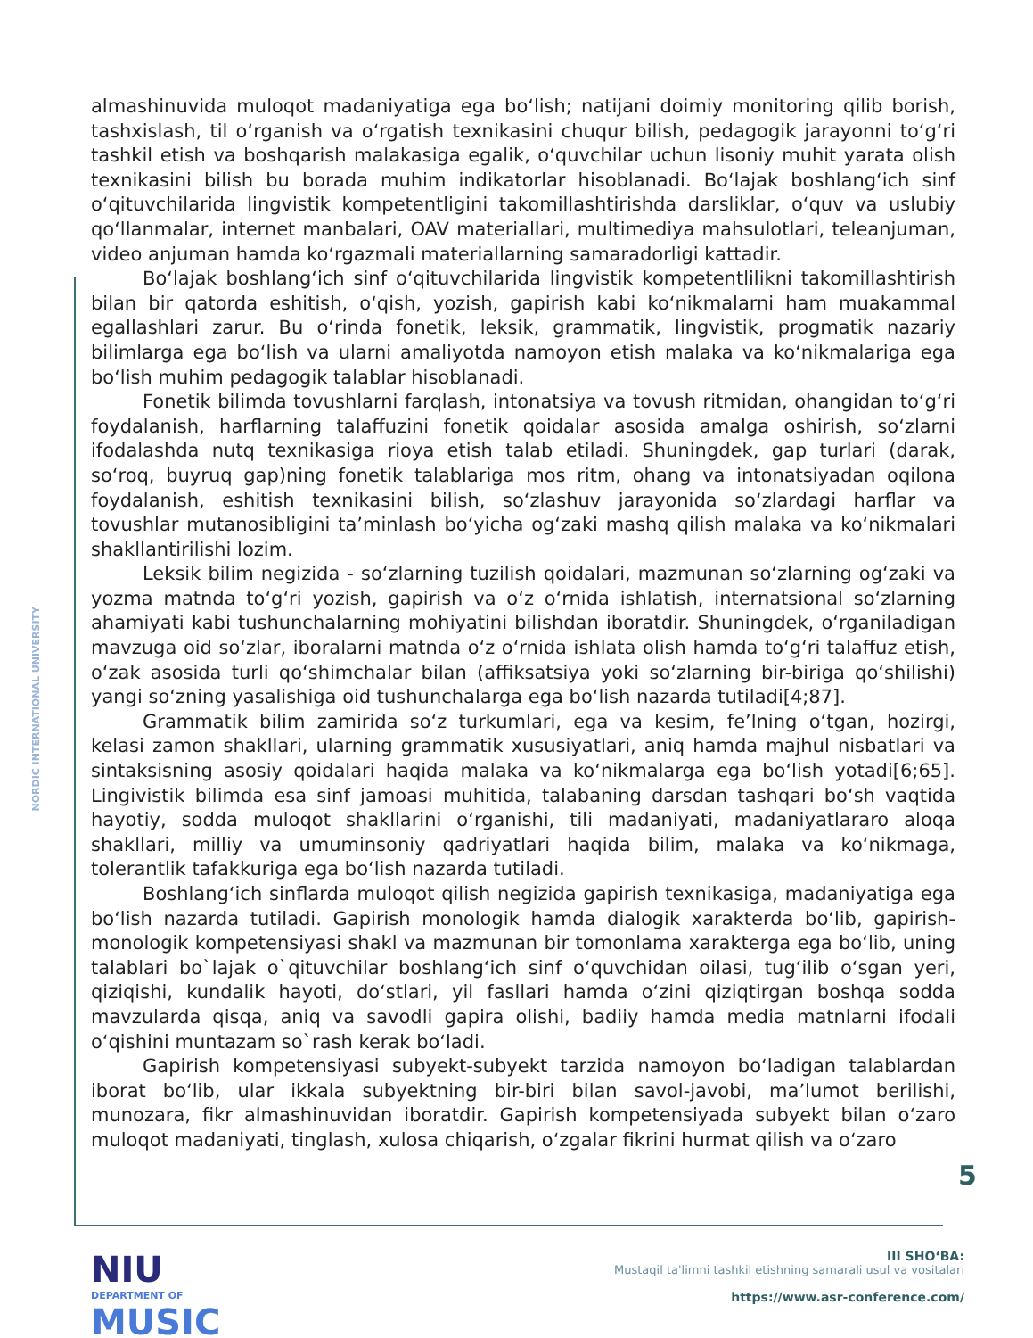NORDIC INTERNATIONAL UNIVERSITY
almashinuvida muloqot madaniyatiga ega boʻlish; natijani doimiy monitoring qilib borish, tashxislash, til oʻrganish va oʻrgatish texnikasini chuqur bilish, pedagogik jarayonni toʻgʻri tashkil etish va boshqarish malakasiga egalik, oʻquvchilar uchun lisoniy muhit yarata olish texnikasini bilish bu borada muhim indikatorlar hisoblanadi. Boʻlajak boshlangʻich sinf oʻqituvchilarida lingvistik kompetentligini takomillashtirishda darsliklar, oʻquv va uslubiy qoʻllanmalar, internet manbalari, OAV materiallari, multimediya mahsulotlari, teleanjuman, video anjuman hamda koʻrgazmali materiallarning samaradorligi kattadir.
Boʻlajak boshlangʻich sinf oʻqituvchilarida lingvistik kompetentlilikni takomillashtirish bilan bir qatorda eshitish, oʻqish, yozish, gapirish kabi koʻnikmalarni ham muakammal egallashlari zarur. Bu oʻrinda fonetik, leksik, grammatik, lingvistik, progmatik nazariy bilimlarga ega boʻlish va ularni amaliyotda namoyon etish malaka va koʻnikmalariga ega boʻlish muhim pedagogik talablar hisoblanadi.
Fonetik bilimda tovushlarni farqlash, intonatsiya va tovush ritmidan, ohangidan toʻgʻri foydalanish, harflarning talaffuzini fonetik qoidalar asosida amalga oshirish, soʻzlarni ifodalashda nutq texnikasiga rioya etish talab etiladi. Shuningdek, gap turlari (darak, soʻroq, buyruq gap)ning fonetik talablariga mos ritm, ohang va intonatsiyadan oqilona foydalanish, eshitish texnikasini bilish, soʻzlashuv jarayonida soʻzlardagi harflar va tovushlar mutanosibligini taʼminlash boʻyicha ogʻzaki mashq qilish malaka va koʻnikmalari shakllantirilishi lozim.
Leksik bilim negizida - soʻzlarning tuzilish qoidalari, mazmunan soʻzlarning ogʻzaki va yozma matnda toʻgʻri yozish, gapirish va oʻz oʻrnida ishlatish, internatsional soʻzlarning ahamiyati kabi tushunchalarning mohiyatini bilishdan iboratdir. Shuningdek, oʻrganiladigan mavzuga oid soʻzlar, iboralarni matnda oʻz oʻrnida ishlata olish hamda toʻgʻri talaffuz etish, oʻzak asosida turli qoʻshimchalar bilan (affiksatsiya yoki soʻzlarning bir-biriga qoʻshilishi) yangi soʻzning yasalishiga oid tushunchalarga ega boʻlish nazarda tutiladi[4;87].
Grammatik bilim zamirida soʻz turkumlari, ega va kesim, feʼlning oʻtgan, hozirgi, kelasi zamon shakllari, ularning grammatik xususiyatlari, aniq hamda majhul nisbatlari va sintaksisning asosiy qoidalari haqida malaka va koʻnikmalarga ega boʻlish yotadi[6;65]. Lingivistik bilimda esa sinf jamoasi muhitida, talabaning darsdan tashqari boʻsh vaqtida hayotiy, sodda muloqot shakllarini oʻrganishi, tili madaniyati, madaniyatlararo aloqa shakllari, milliy va umuminsoniy qadriyatlari haqida bilim, malaka va koʻnikmaga, tolerantlik tafakkuriga ega boʻlish nazarda tutiladi.
Boshlangʻich sinflarda muloqot qilish negizida gapirish texnikasiga, madaniyatiga ega boʻlish nazarda tutiladi. Gapirish monologik hamda dialogik xarakterda boʻlib, gapirish-monologik kompetensiyasi shakl va mazmunan bir tomonlama xarakterga ega boʻlib, uning talablari bo`lajak o`qituvchilar boshlangʻich sinf oʻquvchidan oilasi, tugʻilib oʻsgan yeri, qiziqishi, kundalik hayoti, doʻstlari, yil fasllari hamda oʻzini qiziqtirgan boshqa sodda mavzularda qisqa, aniq va savodli gapira olishi, badiiy hamda media matnlarni ifodali oʻqishini muntazam so`rash kerak boʻladi.
Gapirish kompetensiyasi subyekt-subyekt tarzida namoyon boʻladigan talablardan iborat boʻlib, ular ikkala subyektning bir-biri bilan savol-javobi, maʼlumot berilishi, munozara, fikr almashinuvidan iboratdir. Gapirish kompetensiyada subyekt bilan oʻzaro muloqot madaniyati, tinglash, xulosa chiqarish, oʻzgalar fikrini hurmat qilish va oʻzaro
5
NIU
DEPARTMENT OF
MUSIC
III SHOʻBA:
Mustaqil ta'limni tashkil etishning samarali usul va vositalari
https://www.asr-conference.com/